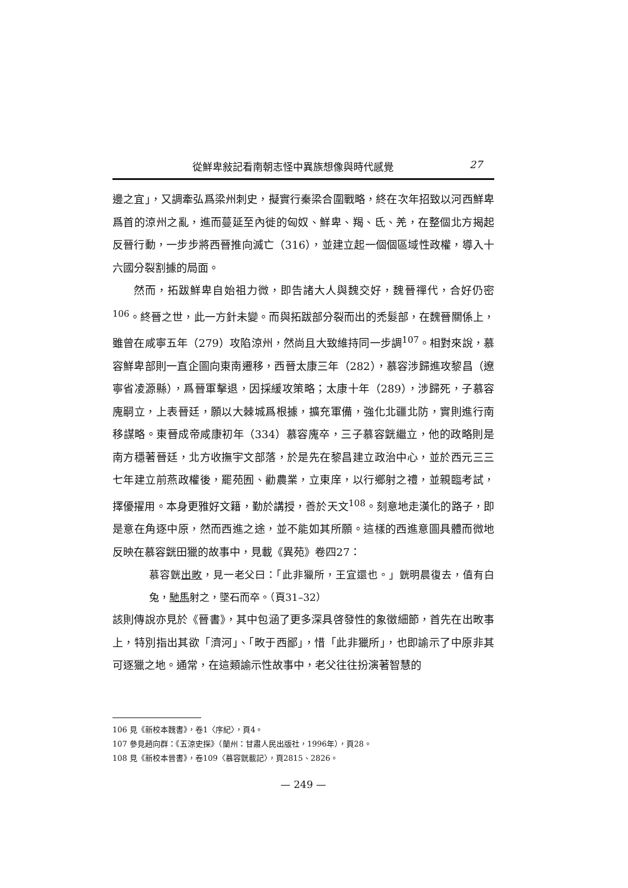從鮮卑敍記看南朝志怪中異族想像與時代感覺 27
邊之宜」，又調牽弘爲梁州刺史，擬實行秦梁合圍戰略，終在次年招致以河西鮮卑爲首的涼州之亂，進而蔓延至內徙的匈奴、鮮卑、羯、氐、羌，在整個北方揭起反晉行動，一步步將西晉推向滅亡（316），並建立起一個個區域性政權，導入十六國分裂割據的局面。
然而，拓跋鮮卑自始祖力微，即告諸大人與魏交好，魏晉禪代，合好仍密<sup>106</sup>。終晉之世，此一方針未變。而與拓跋部分裂而出的禿髮部，在魏晉關係上，雖曾在咸寧五年（279）攻陷涼州，然尚且大致維持同一步調<sup>107</sup>。相對來說，慕容鮮卑部則一直企圖向東南遷移，西晉太康三年（282），慕容涉歸進攻黎昌（遼寧省凌源縣），爲晉軍擊退，因採緩攻策略；太康十年（289），涉歸死，子慕容廆嗣立，上表晉廷，願以大棘城爲根據，擴充軍備，強化北疆北防，實則進行南移謀略。東晉成帝咸康初年（334）慕容廆卒，三子慕容皝繼立，他的政略則是南方穩著晉廷，北方收撫宇文部落，於是先在黎昌建立政治中心，並於西元三三七年建立前燕政權後，罷苑囿、勸農業，立東庠，以行鄉射之禮，並親臨考試，擇優擢用。本身更雅好文籍，勤於講授，善於天文<sup>108</sup>。刻意地走漢化的路子，即是意在角逐中原，然而西進之途，並不能如其所願。這樣的西進意圖具體而微地反映在慕容皝田獵的故事中，見載《異苑》卷四27：
慕容皝出畋，見一老父曰：「此非獵所，王宜還也。」皝明晨復去，值有白兔，馳馬射之，墜石而卒。（頁31–32）
該則傳說亦見於《晉書》，其中包涵了更多深具啓發性的象徵細節，首先在出畋事上，特別指出其欲「濟河」、「畋于西鄙」，惜「此非獵所」，也即諭示了中原非其可逐獵之地。通常，在這類諭示性故事中，老父往往扮演著智慧的
106 見《新校本魏書》，卷1〈序紀〉，頁4。
107 參見趙向群：《五涼史探》（蘭州：甘肅人民出版社，1996年），頁28。
108 見《新校本晉書》，卷109〈慕容皝載記〉，頁2815、2826。
— 249 —